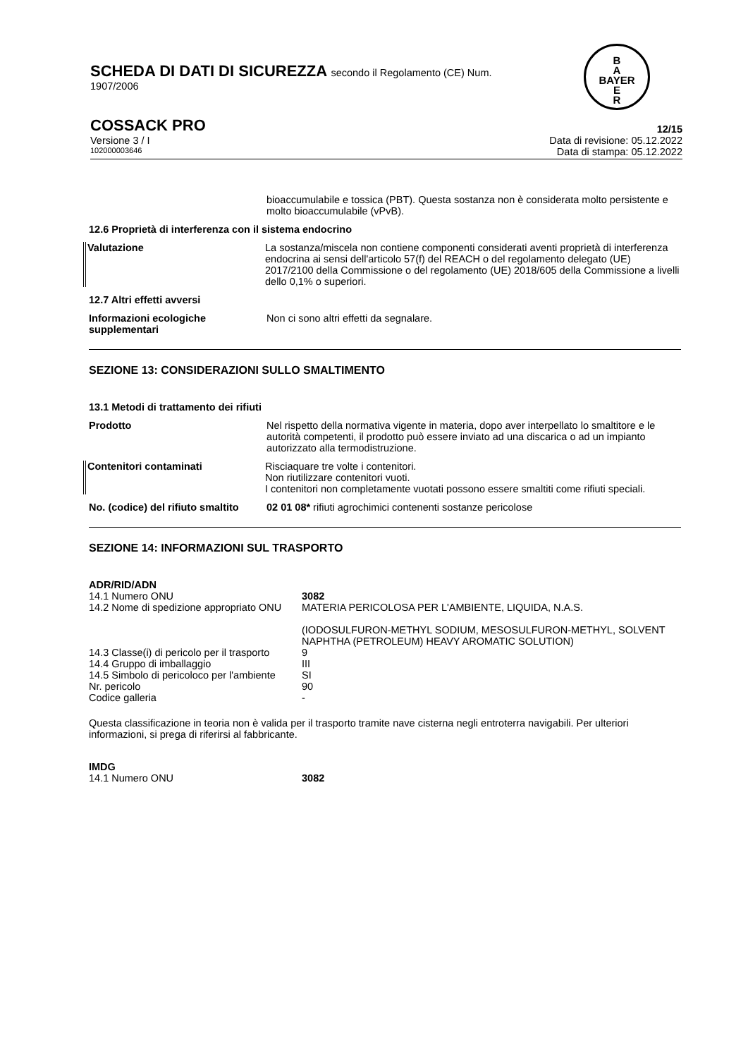SCHEDA DI DATI DI SICUREZZA secondo il Regolamento (CE) Num.
1907/2006
B
A
BAYER
E
R
COSSACK PRO 12/15
Versione 3 / I Data di revisione: 05.12.2022
102000003646 Data di stampa: 05.12.2022
bioaccumulabile e tossica (PBT). Questa sostanza non è considerata molto persistente e molto bioaccumulabile (vPvB).
12.6 Proprietà di interferenza con il sistema endocrino
Valutazione La sostanza/miscela non contiene componenti considerati aventi proprietà di interferenza endocrina ai sensi dell'articolo 57(f) del REACH o del regolamento delegato (UE) 2017/2100 della Commissione o del regolamento (UE) 2018/605 della Commissione a livelli dello 0,1% o superiori.
12.7 Altri effetti avversi
Informazioni ecologiche supplementari
Non ci sono altri effetti da segnalare.
SEZIONE 13: CONSIDERAZIONI SULLO SMALTIMENTO
13.1 Metodi di trattamento dei rifiuti
Prodotto Nel rispetto della normativa vigente in materia, dopo aver interpellato lo smaltitore e le autorità competenti, il prodotto può essere inviato ad una discarica o ad un impianto autorizzato alla termodistruzione.
Contenitori contaminati Risciaquare tre volte i contenitori.
Non riutilizzare contenitori vuoti.
I contenitori non completamente vuotati possono essere smaltiti come rifiuti speciali.
No. (codice) del rifiuto smaltito
02 01 08* rifiuti agrochimici contenenti sostanze pericolose
SEZIONE 14: INFORMAZIONI SUL TRASPORTO
ADR/RID/ADN
| 14.1 Numero ONU | 3082 |
| 14.2 Nome di spedizione appropriato ONU | MATERIA PERICOLOSA PER L'AMBIENTE, LIQUIDA, N.A.S. (IODOSULFURON-METHYL SODIUM, MESOSULFURON-METHYL, SOLVENT NAPHTHA (PETROLEUM) HEAVY AROMATIC SOLUTION) |
| 14.3 Classe(i) di pericolo per il trasporto | 9 |
| 14.4 Gruppo di imballaggio | III |
| 14.5 Simbolo di pericoloco per l'ambiente | SI |
| Nr. pericolo | 90 |
| Codice galleria | - |
Questa classificazione in teoria non è valida per il trasporto tramite nave cisterna negli entroterra navigabili. Per ulteriori informazioni, si prega di riferirsi al fabbricante.
IMDG
| 14.1 Numero ONU | 3082 |